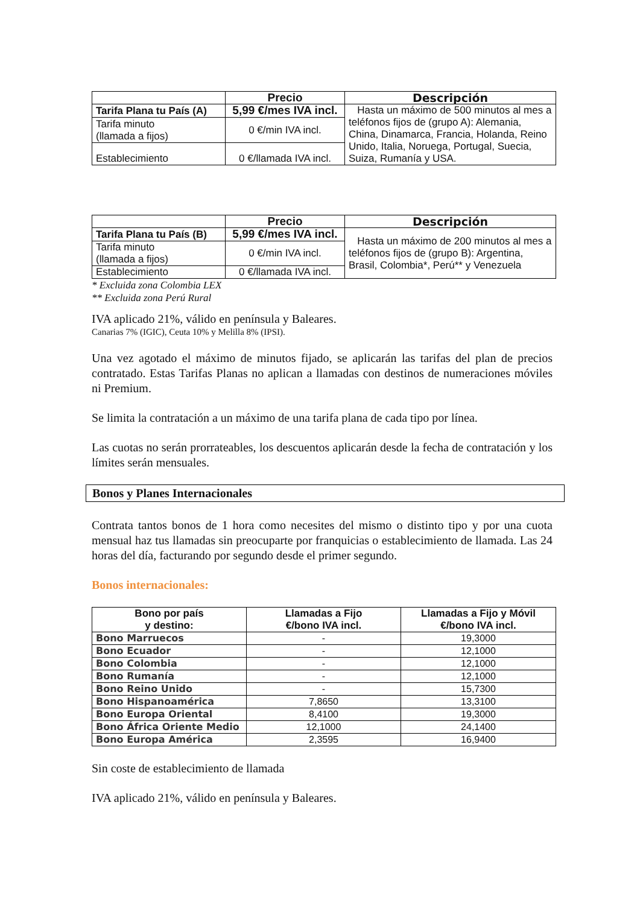| | Precio | Descripción |
| --- | --- | --- |
| Tarifa Plana tu País (A) | 5,99 €/mes IVA incl. | Hasta un máximo de 500 minutos al mes a teléfonos fijos de (grupo A): Alemania, China, Dinamarca, Francia, Holanda, Reino Unido, Italia, Noruega, Portugal, Suecia, Suiza, Rumanía y USA. |
| Tarifa minuto (llamada a fijos) | 0 €/min IVA incl. | |
| Establecimiento | 0 €/llamada IVA incl. | |
| | Precio | Descripción |
| --- | --- | --- |
| Tarifa Plana tu País (B) | 5,99 €/mes IVA incl. | Hasta un máximo de 200 minutos al mes a teléfonos fijos de (grupo B): Argentina, Brasil, Colombia*, Perú** y Venezuela |
| Tarifa minuto (llamada a fijos) | 0 €/min IVA incl. | |
| Establecimiento | 0 €/llamada IVA incl. | |
* Excluida zona Colombia LEX
** Excluida zona Perú Rural
IVA aplicado 21%, válido en península y Baleares.
Canarias 7% (IGIC), Ceuta 10% y Melilla 8% (IPSI).
Una vez agotado el máximo de minutos fijado, se aplicarán las tarifas del plan de precios contratado. Estas Tarifas Planas no aplican a llamadas con destinos de numeraciones móviles ni Premium.
Se limita la contratación a un máximo de una tarifa plana de cada tipo por línea.
Las cuotas no serán prorrateables, los descuentos aplicarán desde la fecha de contratación y los límites serán mensuales.
Bonos y Planes Internacionales
Contrata tantos bonos de 1 hora como necesites del mismo o distinto tipo y por una cuota mensual haz tus llamadas sin preocuparte por franquicias o establecimiento de llamada. Las 24 horas del día, facturando por segundo desde el primer segundo.
Bonos internacionales:
| Bono por país y destino: | Llamadas a Fijo €/bono IVA incl. | Llamadas a Fijo y Móvil €/bono IVA incl. |
| --- | --- | --- |
| Bono Marruecos | - | 19,3000 |
| Bono Ecuador | - | 12,1000 |
| Bono Colombia | - | 12,1000 |
| Bono Rumanía | - | 12,1000 |
| Bono Reino Unido | - | 15,7300 |
| Bono Hispanoamérica | 7,8650 | 13,3100 |
| Bono Europa Oriental | 8,4100 | 19,3000 |
| Bono África Oriente Medio | 12,1000 | 24,1400 |
| Bono Europa América | 2,3595 | 16,9400 |
Sin coste de establecimiento de llamada
IVA aplicado 21%, válido en península y Baleares.